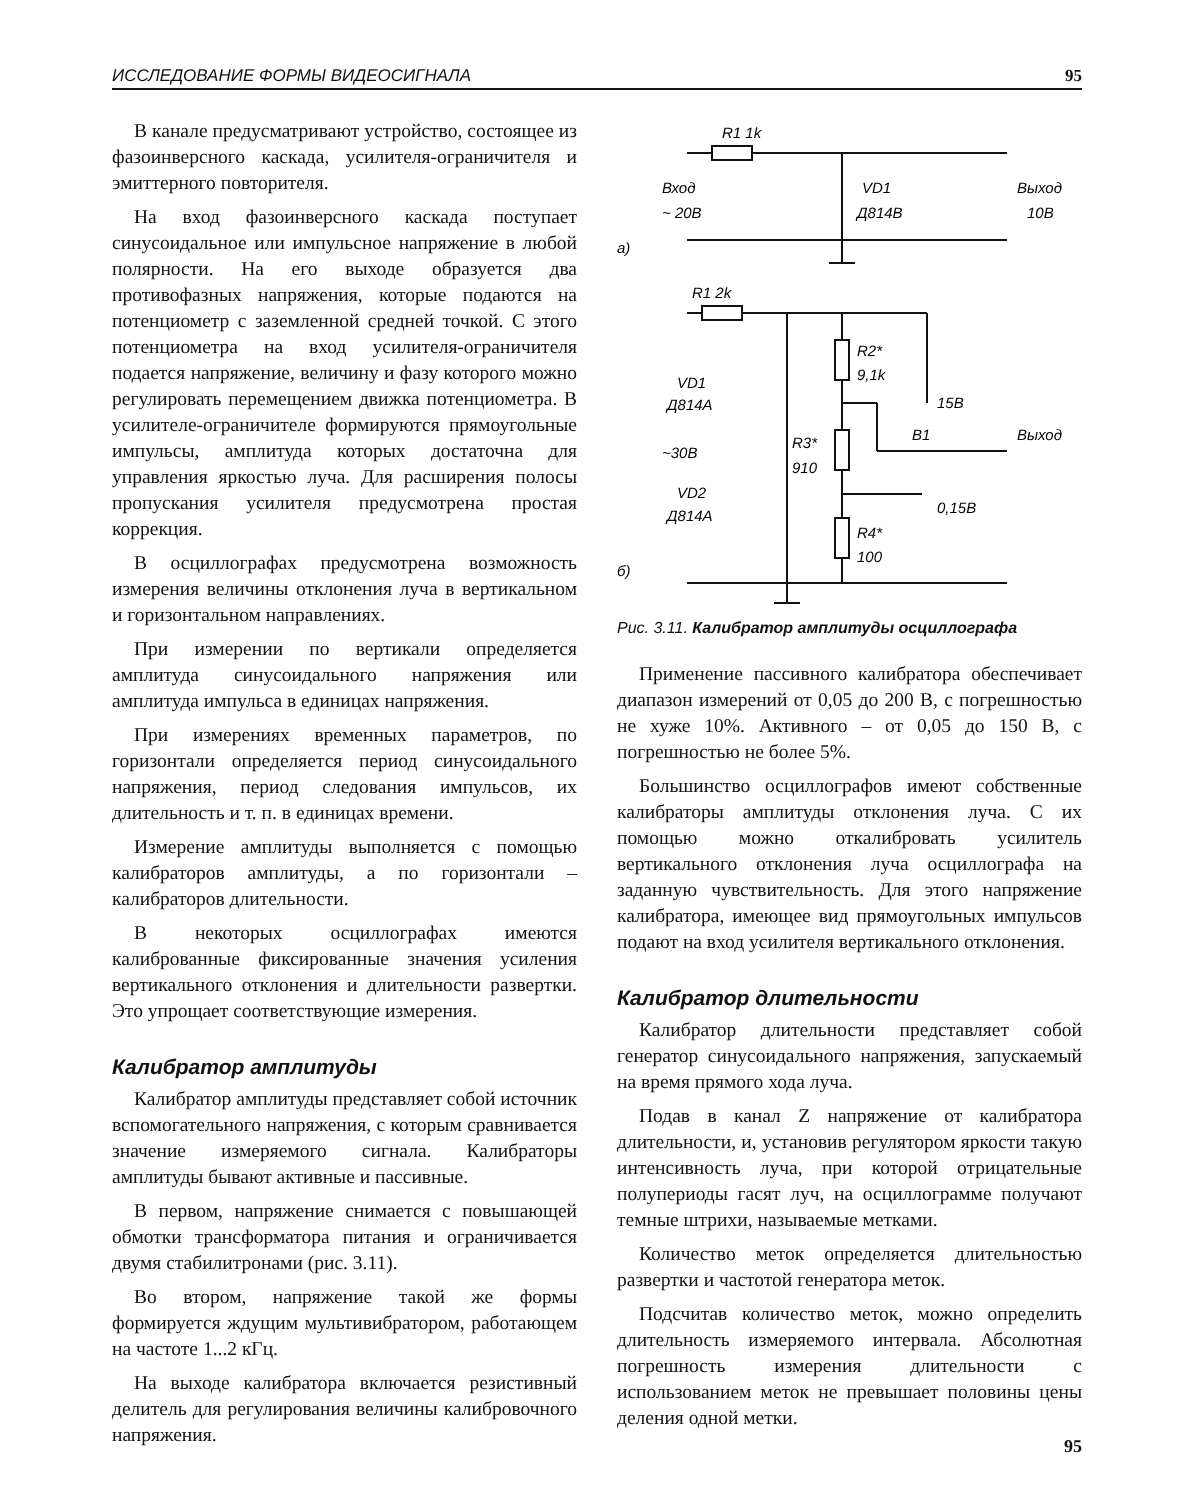ИССЛЕДОВАНИЕ ФОРМЫ ВИДЕОСИГНАЛА 95
В канале предусматривают устройство, состоящее из фазоинверсного каскада, усилителя-ограничителя и эмиттерного повторителя.
На вход фазоинверсного каскада поступает синусоидальное или импульсное напряжение в любой полярности. На его выходе образуется два противофазных напряжения, которые подаются на потенциометр с заземленной средней точкой. С этого потенциометра на вход усилителя-ограничителя подается напряжение, величину и фазу которого можно регулировать перемещением движка потенциометра. В усилителе-ограничителе формируются прямоугольные импульсы, амплитуда которых достаточна для управления яркостью луча. Для расширения полосы пропускания усилителя предусмотрена простая коррекция.
В осциллографах предусмотрена возможность измерения величины отклонения луча в вертикальном и горизонтальном направлениях.
При измерении по вертикали определяется амплитуда синусоидального напряжения или амплитуда импульса в единицах напряжения.
При измерениях временных параметров, по горизонтали определяется период синусоидального напряжения, период следования импульсов, их длительность и т. п. в единицах времени.
Измерение амплитуды выполняется с помощью калибраторов амплитуды, а по горизонтали – калибраторов длительности.
В некоторых осциллографах имеются калиброванные фиксированные значения усиления вертикального отклонения и длительности развертки. Это упрощает соответствующие измерения.
Калибратор амплитуды
Калибратор амплитуды представляет собой источник вспомогательного напряжения, с которым сравнивается значение измеряемого сигнала. Калибраторы амплитуды бывают активные и пассивные.
В первом, напряжение снимается с повышающей обмотки трансформатора питания и ограничивается двумя стабилитронами (рис. 3.11).
Во втором, напряжение такой же формы формируется ждущим мультивибратором, работающем на частоте 1...2 кГц.
На выходе калибратора включается резистивный делитель для регулирования величины калибровочного напряжения.
R1 1k
Вход
~ 20В
VD1
Д814В
Выход
10В
а)
R1 2k
R2*
9,1k
VD1
Д814А
15В
R3*
910
В1
Выход
~30В
VD2
Д814А
0,15В
R4*
100
б)
Рис. 3.11. Калибратор амплитуды осциллографа
Применение пассивного калибратора обеспечивает диапазон измерений от 0,05 до 200 В, с погрешностью не хуже 10%. Активного – от 0,05 до 150 В, с погрешностью не более 5%.
Большинство осциллографов имеют собственные калибраторы амплитуды отклонения луча. С их помощью можно откалибровать усилитель вертикального отклонения луча осциллографа на заданную чувствительность. Для этого напряжение калибратора, имеющее вид прямоугольных импульсов подают на вход усилителя вертикального отклонения.
Калибратор длительности
Калибратор длительности представляет собой генератор синусоидального напряжения, запускаемый на время прямого хода луча.
Подав в канал Z напряжение от калибратора длительности, и, установив регулятором яркости такую интенсивность луча, при которой отрицательные полупериоды гасят луч, на осциллограмме получают темные штрихи, называемые метками.
Количество меток определяется длительностью развертки и частотой генератора меток.
Подсчитав количество меток, можно определить длительность измеряемого интервала. Абсолютная погрешность измерения длительности с использованием меток не превышает половины цены деления одной метки.
95